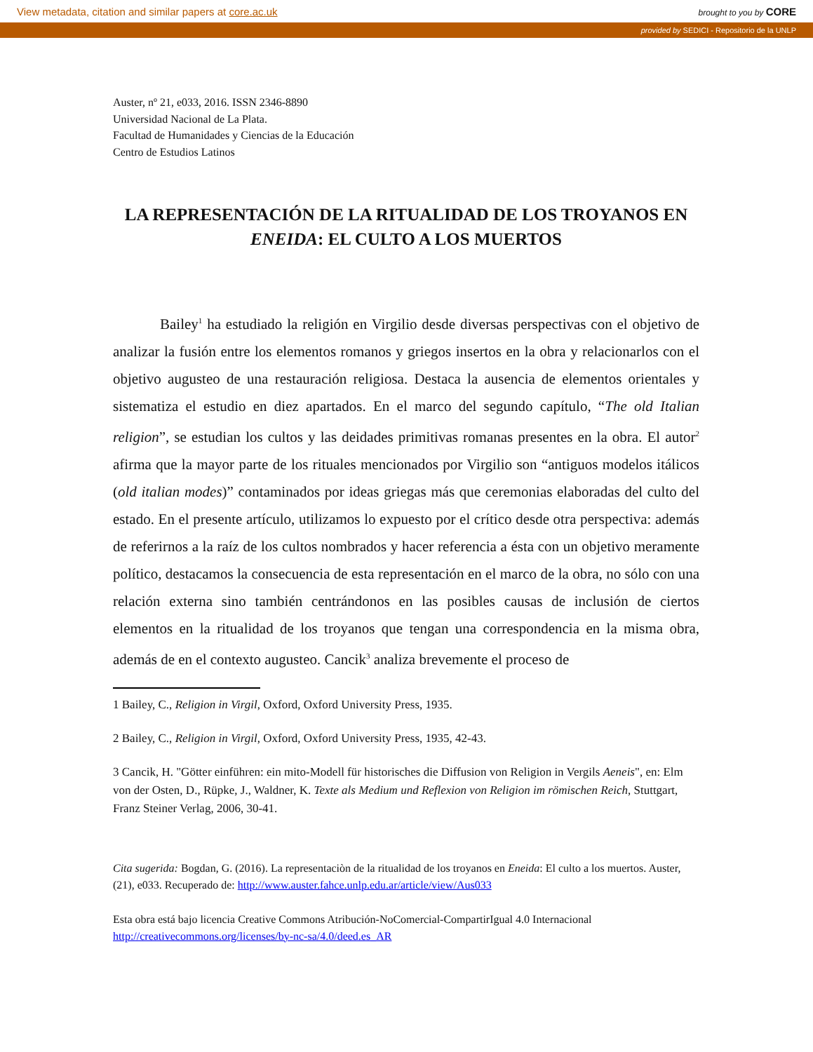View metadata, citation and similar papers at core.ac.uk brought to you by CORE
provided by SEDICI - Repositorio de la UNLP
Auster, nº 21, e033, 2016. ISSN 2346-8890
Universidad Nacional de La Plata.
Facultad de Humanidades y Ciencias de la Educación
Centro de Estudios Latinos
LA REPRESENTACIÓN DE LA RITUALIDAD DE LOS TROYANOS EN ENEIDA: EL CULTO A LOS MUERTOS
Bailey<sup>1</sup> ha estudiado la religión en Virgilio desde diversas perspectivas con el objetivo de analizar la fusión entre los elementos romanos y griegos insertos en la obra y relacionarlos con el objetivo augusteo de una restauración religiosa. Destaca la ausencia de elementos orientales y sistematiza el estudio en diez apartados. En el marco del segundo capítulo, “The old Italian religion”, se estudian los cultos y las deidades primitivas romanas presentes en la obra. El autor<sup>2</sup> afirma que la mayor parte de los rituales mencionados por Virgilio son “antiguos modelos itálicos (old italian modes)” contaminados por ideas griegas más que ceremonias elaboradas del culto del estado. En el presente artículo, utilizamos lo expuesto por el crítico desde otra perspectiva: además de referirnos a la raíz de los cultos nombrados y hacer referencia a ésta con un objetivo meramente político, destacamos la consecuencia de esta representación en el marco de la obra, no sólo con una relación externa sino también centrándonos en las posibles causas de inclusión de ciertos elementos en la ritualidad de los troyanos que tengan una correspondencia en la misma obra, además de en el contexto augusteo. Cancik<sup>3</sup> analiza brevemente el proceso de
1 Bailey, C., Religion in Virgil, Oxford, Oxford University Press, 1935.
2 Bailey, C., Religion in Virgil, Oxford, Oxford University Press, 1935, 42-43.
3 Cancik, H. "Götter einführen: ein mito-Modell für historisches die Diffusion von Religion in Vergils Aeneis", en: Elm von der Osten, D., Rüpke, J., Waldner, K. Texte als Medium und Reflexion von Religion im römischen Reich, Stuttgart, Franz Steiner Verlag, 2006, 30-41.
Cita sugerida: Bogdan, G. (2016). La representaciòn de la ritualidad de los troyanos en Eneida: El culto a los muertos. Auster, (21), e033. Recuperado de: http://www.auster.fahce.unlp.edu.ar/article/view/Aus033
Esta obra está bajo licencia Creative Commons Atribución-NoComercial-CompartirIgual 4.0 Internacional
http://creativecommons.org/licenses/by-nc-sa/4.0/deed.es_AR